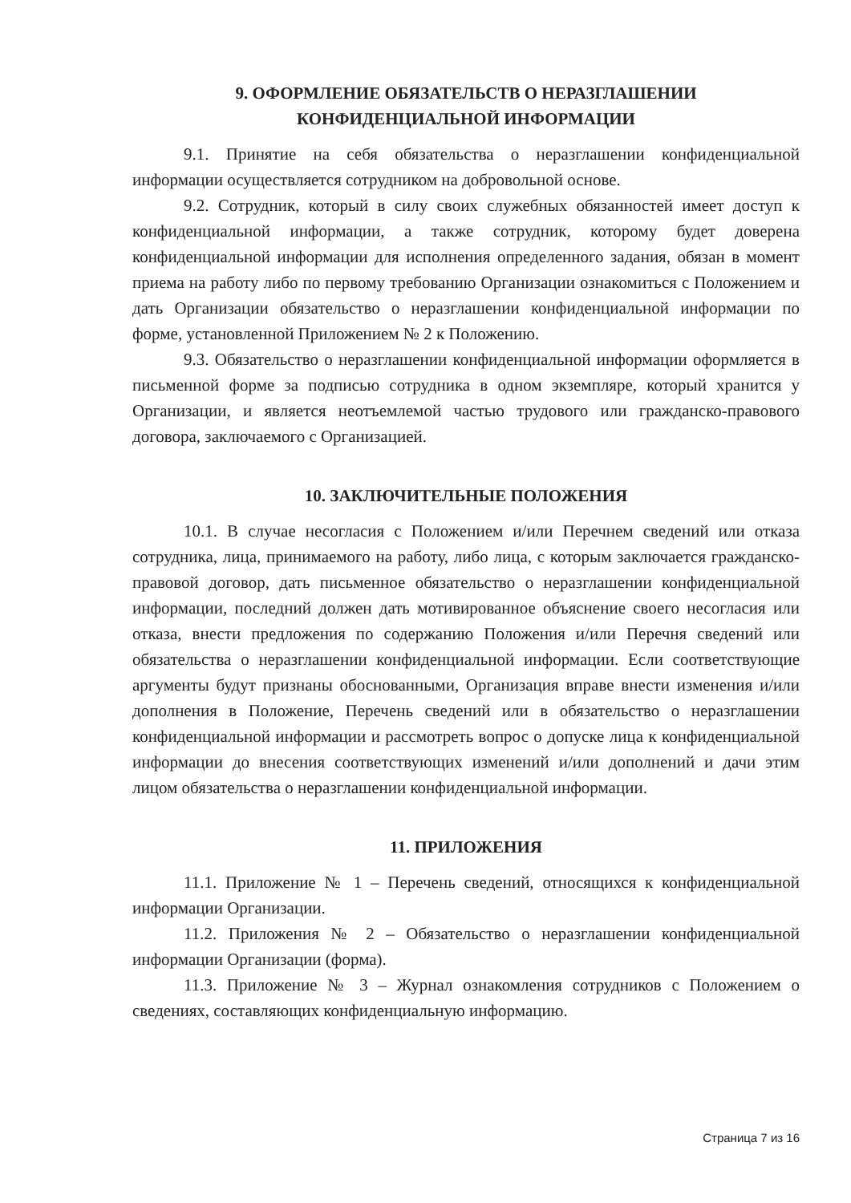9. ОФОРМЛЕНИЕ ОБЯЗАТЕЛЬСТВ О НЕРАЗГЛАШЕНИИ
КОНФИДЕНЦИАЛЬНОЙ ИНФОРМАЦИИ
9.1. Принятие на себя обязательства о неразглашении конфиденциальной информации осуществляется сотрудником на добровольной основе.
9.2. Сотрудник, который в силу своих служебных обязанностей имеет доступ к конфиденциальной информации, а также сотрудник, которому будет доверена конфиденциальной информации для исполнения определенного задания, обязан в момент приема на работу либо по первому требованию Организации ознакомиться с Положением и дать Организации обязательство о неразглашении конфиденциальной информации по форме, установленной Приложением № 2 к Положению.
9.3. Обязательство о неразглашении конфиденциальной информации оформляется в письменной форме за подписью сотрудника в одном экземпляре, который хранится у Организации, и является неотъемлемой частью трудового или гражданско-правового договора, заключаемого с Организацией.
10. ЗАКЛЮЧИТЕЛЬНЫЕ ПОЛОЖЕНИЯ
10.1. В случае несогласия с Положением и/или Перечнем сведений или отказа сотрудника, лица, принимаемого на работу, либо лица, с которым заключается гражданско-правовой договор, дать письменное обязательство о неразглашении конфиденциальной информации, последний должен дать мотивированное объяснение своего несогласия или отказа, внести предложения по содержанию Положения и/или Перечня сведений или обязательства о неразглашении конфиденциальной информации. Если соответствующие аргументы будут признаны обоснованными, Организация вправе внести изменения и/или дополнения в Положение, Перечень сведений или в обязательство о неразглашении конфиденциальной информации и рассмотреть вопрос о допуске лица к конфиденциальной информации до внесения соответствующих изменений и/или дополнений и дачи этим лицом обязательства о неразглашении конфиденциальной информации.
11. ПРИЛОЖЕНИЯ
11.1. Приложение № 1 – Перечень сведений, относящихся к конфиденциальной информации Организации.
11.2. Приложения № 2 – Обязательство о неразглашении конфиденциальной информации Организации (форма).
11.3. Приложение № 3 – Журнал ознакомления сотрудников с Положением о сведениях, составляющих конфиденциальную информацию.
Страница 7 из 16